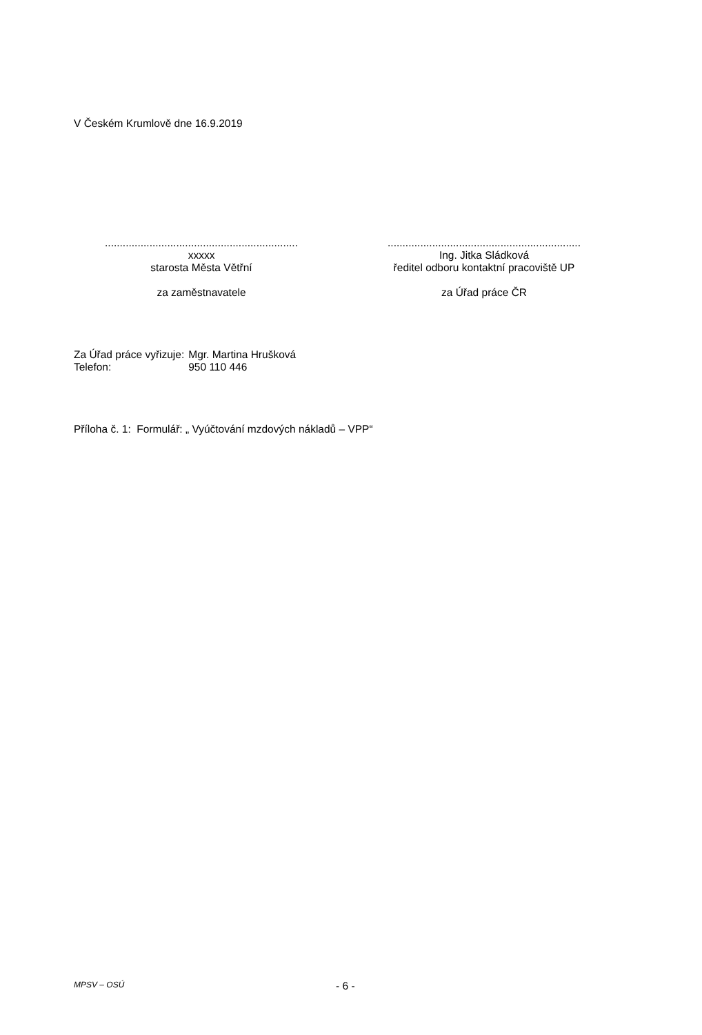V Českém Krumlově dne 16.9.2019
.................................................................
xxxxx
starosta Města Větřní
za zaměstnavatele
.................................................................
Ing. Jitka Sládková
ředitel odboru kontaktní pracoviště UP
za Úřad práce ČR
| Za Úřad práce vyřizuje: | Mgr. Martina Hrušková |
| Telefon: | 950 110 446 |
Příloha č. 1: Formulář: „ Vyúčtování mzdových nákladů – VPP“
MPSV – OSÚ - 6 -